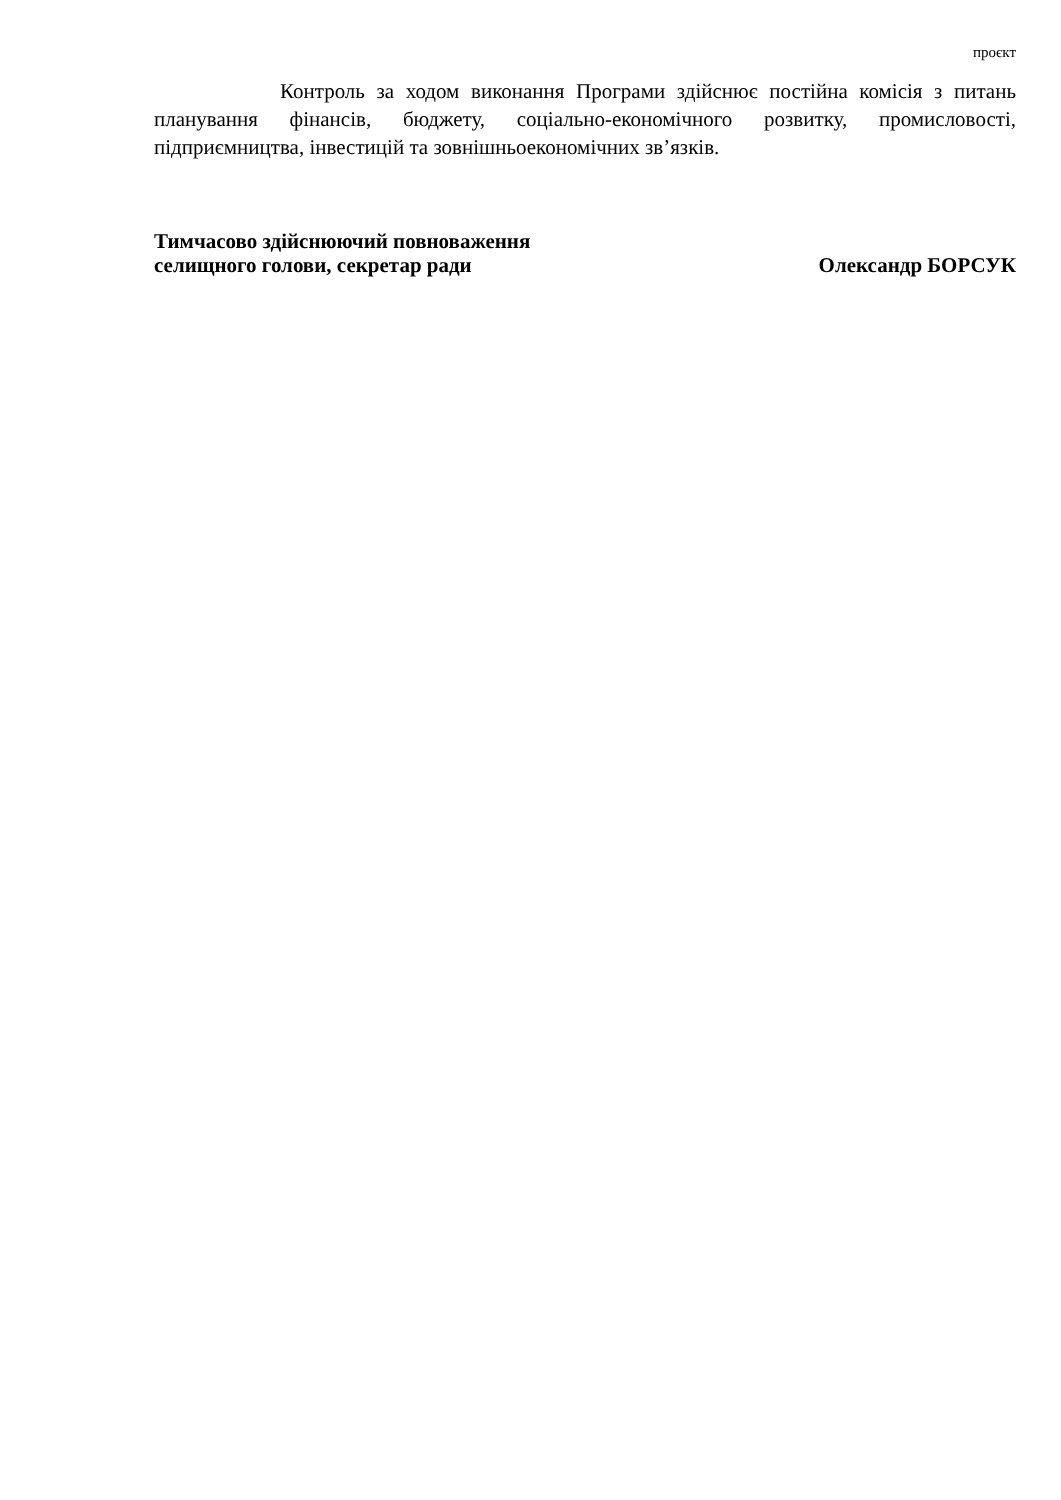проєкт
Контроль за ходом виконання Програми здійснює постійна комісія з питань планування фінансів, бюджету, соціально-економічного розвитку, промисловості, підприємництва, інвестицій та зовнішньоекономічних зв’язків.
Тимчасово здійснюючий повноваження
селищного голови, секретар ради
Олександр БОРСУК